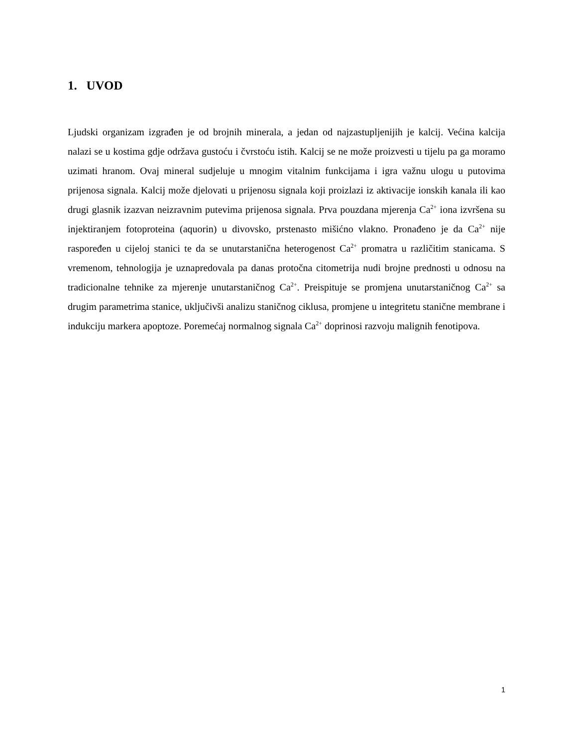1. UVOD
Ljudski organizam izgrađen je od brojnih minerala, a jedan od najzastupljenijih je kalcij. Većina kalcija nalazi se u kostima gdje održava gustoću i čvrstoću istih. Kalcij se ne može proizvesti u tijelu pa ga moramo uzimati hranom. Ovaj mineral sudjeluje u mnogim vitalnim funkcijama i igra važnu ulogu u putovima prijenosa signala. Kalcij može djelovati u prijenosu signala koji proizlazi iz aktivacije ionskih kanala ili kao drugi glasnik izazvan neizravnim putevima prijenosa signala. Prva pouzdana mjerenja Ca<sup>2+</sup> iona izvršena su injektiranjem fotoproteina (aquorin) u divovsko, prstenasto mišićno vlakno. Pronađeno je da Ca<sup>2+</sup> nije raspoređen u cijeloj stanici te da se unutarstanična heterogenost Ca<sup>2+</sup> promatra u različitim stanicama. S vremenom, tehnologija je uznapredovala pa danas protočna citometrija nudi brojne prednosti u odnosu na tradicionalne tehnike za mjerenje unutarstaničnog Ca<sup>2+</sup>. Preispituje se promjena unutarstaničnog Ca<sup>2+</sup> sa drugim parametrima stanice, uključivši analizu staničnog ciklusa, promjene u integritetu stanične membrane i indukciju markera apoptoze. Poremećaj normalnog signala Ca<sup>2+</sup> doprinosi razvoju malignih fenotipova.
1